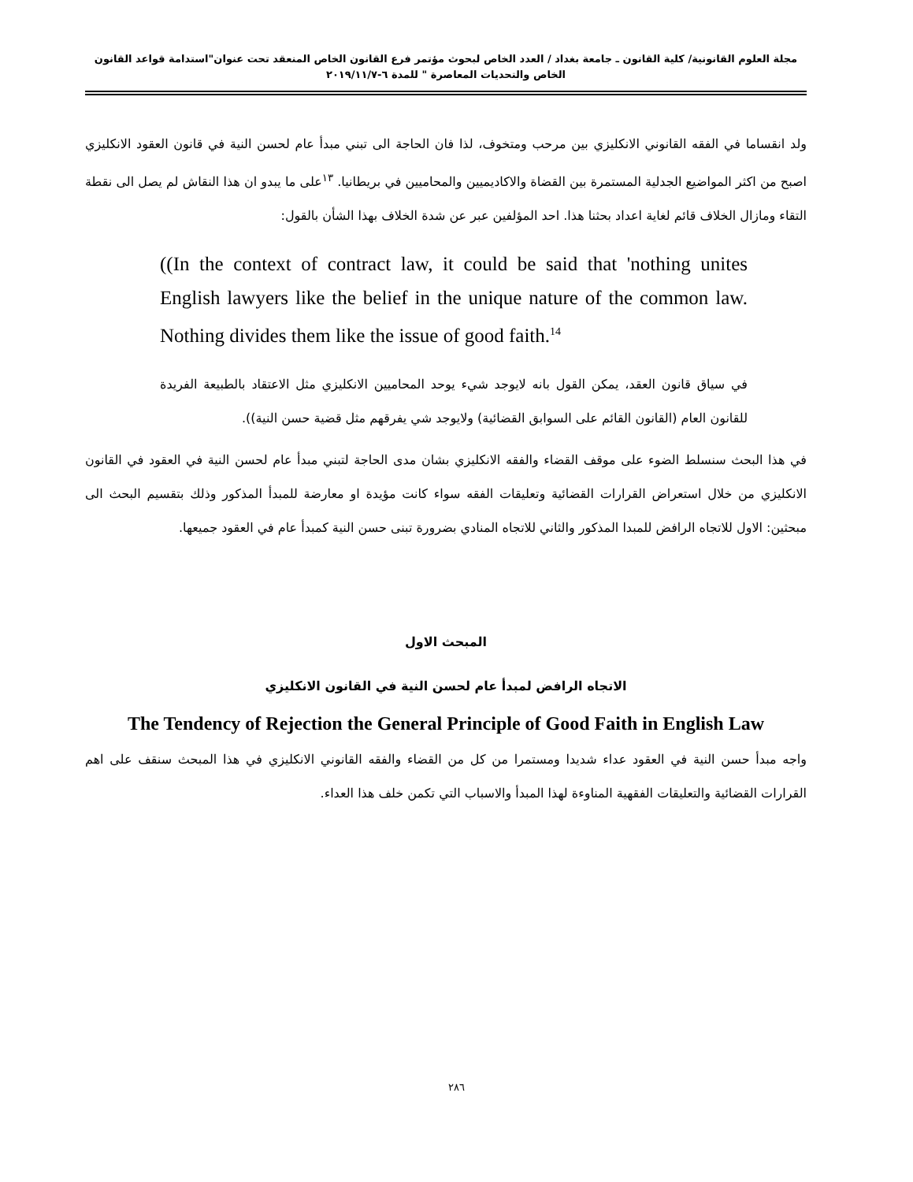مجلة العلوم القانونية/ كلية القانون ـ جامعة بغداد / العدد الخاص لبحوث مؤتمر فرع القانون الخاص المنعقد تحت عنوان"استدامة قواعد القانون الخاص والتحديات المعاصرة " للمدة ٦-٢٠١٩/١١/٧
ولد انقساما في الفقه القانوني الانكليزي بين مرحب ومتخوف، لذا فان الحاجة الى تبني مبدأ عام لحسن النية في قانون العقود الانكليزي اصبح من اكثر المواضيع الجدلية المستمرة بين القضاة والاكاديميين والمحاميين في بريطانيا. <sup>١٣</sup>على ما يبدو ان هذا النقاش لم يصل الى نقطة التقاء ومازال الخلاف قائم لغاية اعداد بحثنا هذا. احد المؤلفين عبر عن شدة الخلاف بهذا الشأن بالقول:
((In the context of contract law, it could be said that 'nothing unites English lawyers like the belief in the unique nature of the common law. Nothing divides them like the issue of good faith.<sup>14</sup>
في سياق قانون العقد، يمكن القول بانه لايوجد شيء يوحد المحاميين الانكليزي مثل الاعتقاد بالطبيعة الفريدة للقانون العام (القانون القائم على السوابق القضائية) ولايوجد شي يفرقهم مثل قضية حسن النية)).
في هذا البحث سنسلط الضوء على موقف القضاء والفقه الانكليزي بشان مدى الحاجة لتبني مبدأ عام لحسن النية في العقود في القانون الانكليزي من خلال استعراض القرارات القضائية وتعليقات الفقه سواء كانت مؤيدة او معارضة للمبدأ المذكور وذلك بتقسيم البحث الى مبحثين: الاول للاتجاه الرافض للمبدا المذكور والثاني للاتجاه المنادي بضرورة تبنى حسن النية كمبدأ عام في العقود جميعها.
المبحث الاول
الاتجاه الرافض لمبدأ عام لحسن النية في القانون الانكليزي
The Tendency of Rejection the General Principle of Good Faith in English Law
واجه مبدأ حسن النية في العقود عداء شديدا ومستمرا من كل من القضاء والفقه القانوني الانكليزي في هذا المبحث سنقف على اهم القرارات القضائية والتعليقات الفقهية المناوءة لهذا المبدأ والاسباب التي تكمن خلف هذا العداء.
٢٨٦